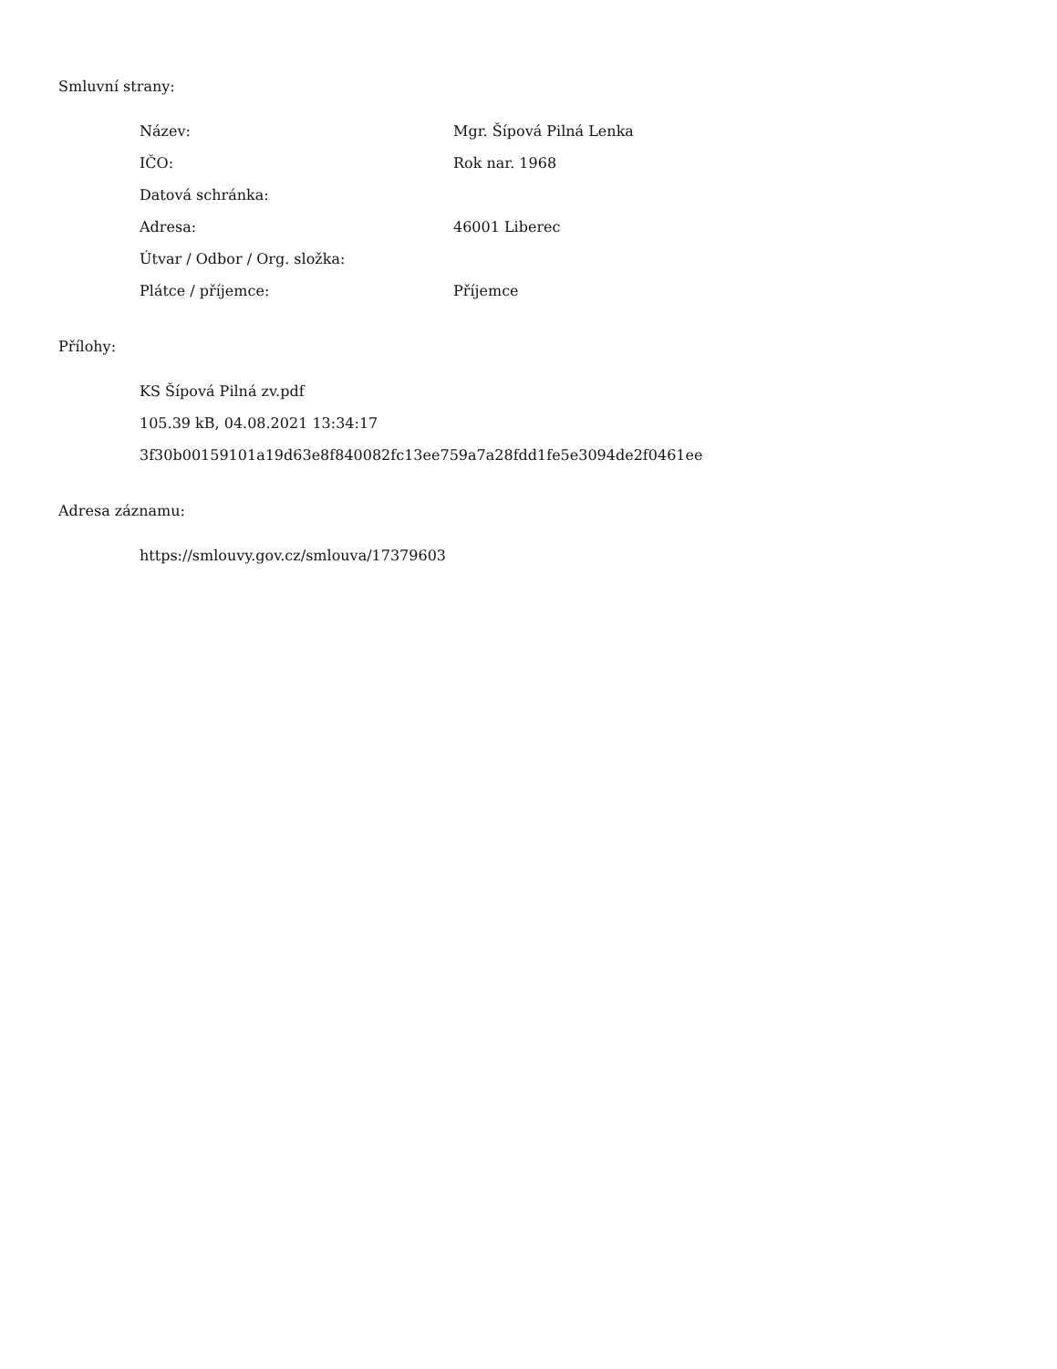Smluvní strany:
| Název: | Mgr. Šípová Pilná Lenka |
| IČO: | Rok nar. 1968 |
| Datová schránka: | |
| Adresa: | 46001 Liberec |
| Útvar / Odbor / Org. složka: | |
| Plátce / příjemce: | Příjemce |
Přílohy:
KS Šípová Pilná zv.pdf
105.39 kB, 04.08.2021 13:34:17
3f30b00159101a19d63e8f840082fc13ee759a7a28fdd1fe5e3094de2f0461ee
Adresa záznamu:
https://smlouvy.gov.cz/smlouva/17379603